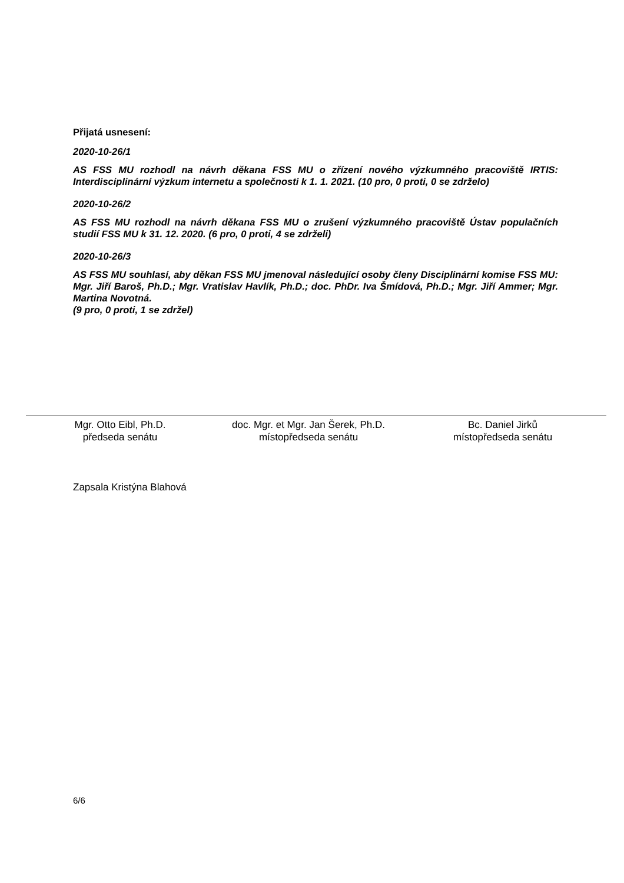Přijatá usnesení:
2020-10-26/1
AS FSS MU rozhodl na návrh děkana FSS MU o zřízení nového výzkumného pracoviště IRTIS: Interdisciplinární výzkum internetu a společnosti k 1. 1. 2021. (10 pro, 0 proti, 0 se zdrželo)
2020-10-26/2
AS FSS MU rozhodl na návrh děkana FSS MU o zrušení výzkumného pracoviště Ústav populačních studií FSS MU k 31. 12. 2020. (6 pro, 0 proti, 4 se zdrželi)
2020-10-26/3
AS FSS MU souhlasí, aby děkan FSS MU jmenoval následující osoby členy Disciplinární komise FSS MU: Mgr. Jiří Baroš, Ph.D.; Mgr. Vratislav Havlík, Ph.D.; doc. PhDr. Iva Šmídová, Ph.D.; Mgr. Jiří Ammer; Mgr. Martina Novotná.
(9 pro, 0 proti, 1 se zdržel)
Mgr. Otto Eibl, Ph.D.
předseda senátu
doc. Mgr. et Mgr. Jan Šerek, Ph.D.
místopředseda senátu
Bc. Daniel Jirků
místopředseda senátu
Zapsala Kristýna Blahová
6/6